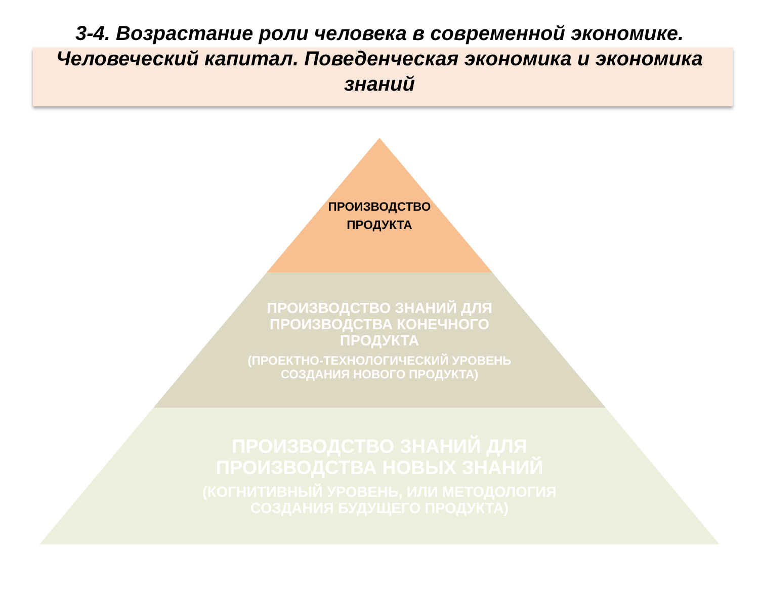3-4. Возрастание роли человека в современной экономике.
Человеческий капитал. Поведенческая экономика и экономика
знаний
ПРОИЗВОДСТВО
ПРОДУКТА
ПРОИЗВОДСТВО ЗНАНИЙ ДЛЯ
ПРОИЗВОДСТВА КОНЕЧНОГО
ПРОДУКТА
(ПРОЕКТНО-ТЕХНОЛОГИЧЕСКИЙ УРОВЕНЬ
СОЗДАНИЯ НОВОГО ПРОДУКТА)
ПРОИЗВОДСТВО ЗНАНИЙ ДЛЯ
ПРОИЗВОДСТВА НОВЫХ ЗНАНИЙ
(КОГНИТИВНЫЙ УРОВЕНЬ, ИЛИ МЕТОДОЛОГИЯ
СОЗДАНИЯ БУДУЩЕГО ПРОДУКТА)